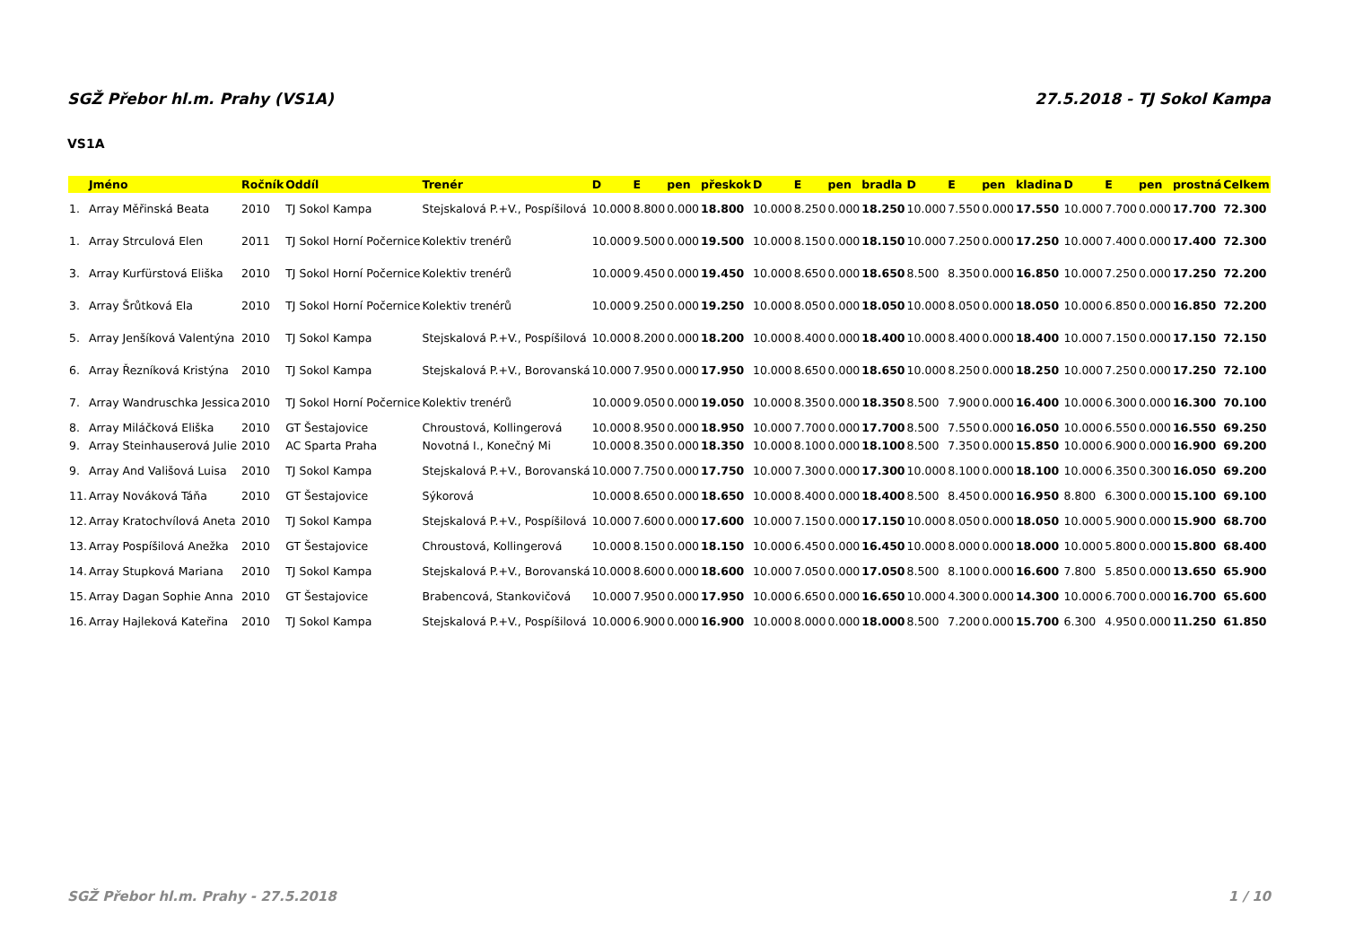SGŽ Přebor hl.m. Prahy (VS1A) 27.5.2018 - TJ Sokol Kampa
VS1A
| | Jméno | Ročník | Oddíl | Trenér | D | E | pen | přeskok | D | E | pen | bradla | D | E | pen | kladina | D | E | pen | prostná | Celkem |
| --- | --- | --- | --- | --- | --- | --- | --- | --- | --- | --- | --- | --- | --- | --- | --- | --- | --- | --- | --- | --- | --- |
| 1. | Array Měřinská Beata | 2010 | TJ Sokol Kampa | Stejskalová P.+V., Pospíšilová | 10.000 | 8.800 | 0.000 | 18.800 | 10.000 | 8.250 | 0.000 | 18.250 | 10.000 | 7.550 | 0.000 | 17.550 | 10.000 | 7.700 | 0.000 | 17.700 | 72.300 |
| 1. | Array Strculová Elen | 2011 | TJ Sokol Horní Počernice | Kolektiv trenérů | 10.000 | 9.500 | 0.000 | 19.500 | 10.000 | 8.150 | 0.000 | 18.150 | 10.000 | 7.250 | 0.000 | 17.250 | 10.000 | 7.400 | 0.000 | 17.400 | 72.300 |
| 3. | Array Kurfürstová Eliška | 2010 | TJ Sokol Horní Počernice | Kolektiv trenérů | 10.000 | 9.450 | 0.000 | 19.450 | 10.000 | 8.650 | 0.000 | 18.650 | 8.500 | 8.350 | 0.000 | 16.850 | 10.000 | 7.250 | 0.000 | 17.250 | 72.200 |
| 3. | Array Šrůtková Ela | 2010 | TJ Sokol Horní Počernice | Kolektiv trenérů | 10.000 | 9.250 | 0.000 | 19.250 | 10.000 | 8.050 | 0.000 | 18.050 | 10.000 | 8.050 | 0.000 | 18.050 | 10.000 | 6.850 | 0.000 | 16.850 | 72.200 |
| 5. | Array Jenšíková Valentýna | 2010 | TJ Sokol Kampa | Stejskalová P.+V., Pospíšilová | 10.000 | 8.200 | 0.000 | 18.200 | 10.000 | 8.400 | 0.000 | 18.400 | 10.000 | 8.400 | 0.000 | 18.400 | 10.000 | 7.150 | 0.000 | 17.150 | 72.150 |
| 6. | Array Řezníková Kristýna | 2010 | TJ Sokol Kampa | Stejskalová P.+V., Borovanská | 10.000 | 7.950 | 0.000 | 17.950 | 10.000 | 8.650 | 0.000 | 18.650 | 10.000 | 8.250 | 0.000 | 18.250 | 10.000 | 7.250 | 0.000 | 17.250 | 72.100 |
| 7. | Array Wandruschka Jessica | 2010 | TJ Sokol Horní Počernice | Kolektiv trenérů | 10.000 | 9.050 | 0.000 | 19.050 | 10.000 | 8.350 | 0.000 | 18.350 | 8.500 | 7.900 | 0.000 | 16.400 | 10.000 | 6.300 | 0.000 | 16.300 | 70.100 |
| 8. | Array Miláčková Eliška | 2010 | GT Šestajovice | Chroustová, Kollingerová | 10.000 | 8.950 | 0.000 | 18.950 | 10.000 | 7.700 | 0.000 | 17.700 | 8.500 | 7.550 | 0.000 | 16.050 | 10.000 | 6.550 | 0.000 | 16.550 | 69.250 |
| 9. | Array Steinhauserová Julie | 2010 | AC Sparta Praha | Novotná I., Konečný Mi | 10.000 | 8.350 | 0.000 | 18.350 | 10.000 | 8.100 | 0.000 | 18.100 | 8.500 | 7.350 | 0.000 | 15.850 | 10.000 | 6.900 | 0.000 | 16.900 | 69.200 |
| 9. | Array And Vališová Luisa | 2010 | TJ Sokol Kampa | Stejskalová P.+V., Borovanská | 10.000 | 7.750 | 0.000 | 17.750 | 10.000 | 7.300 | 0.000 | 17.300 | 10.000 | 8.100 | 0.000 | 18.100 | 10.000 | 6.350 | 0.300 | 16.050 | 69.200 |
| 11. | Array Nováková Táňa | 2010 | GT Šestajovice | Sýkorová | 10.000 | 8.650 | 0.000 | 18.650 | 10.000 | 8.400 | 0.000 | 18.400 | 8.500 | 8.450 | 0.000 | 16.950 | 8.800 | 6.300 | 0.000 | 15.100 | 69.100 |
| 12. | Array Kratochvílová Aneta | 2010 | TJ Sokol Kampa | Stejskalová P.+V., Pospíšilová | 10.000 | 7.600 | 0.000 | 17.600 | 10.000 | 7.150 | 0.000 | 17.150 | 10.000 | 8.050 | 0.000 | 18.050 | 10.000 | 5.900 | 0.000 | 15.900 | 68.700 |
| 13. | Array Pospíšilová Anežka | 2010 | GT Šestajovice | Chroustová, Kollingerová | 10.000 | 8.150 | 0.000 | 18.150 | 10.000 | 6.450 | 0.000 | 16.450 | 10.000 | 8.000 | 0.000 | 18.000 | 10.000 | 5.800 | 0.000 | 15.800 | 68.400 |
| 14. | Array Stupková Mariana | 2010 | TJ Sokol Kampa | Stejskalová P.+V., Borovanská | 10.000 | 8.600 | 0.000 | 18.600 | 10.000 | 7.050 | 0.000 | 17.050 | 8.500 | 8.100 | 0.000 | 16.600 | 7.800 | 5.850 | 0.000 | 13.650 | 65.900 |
| 15. | Array Dagan Sophie Anna | 2010 | GT Šestajovice | Brabencová, Stankovičová | 10.000 | 7.950 | 0.000 | 17.950 | 10.000 | 6.650 | 0.000 | 16.650 | 10.000 | 4.300 | 0.000 | 14.300 | 10.000 | 6.700 | 0.000 | 16.700 | 65.600 |
| 16. | Array Hajleková Kateřina | 2010 | TJ Sokol Kampa | Stejskalová P.+V., Pospíšilová | 10.000 | 6.900 | 0.000 | 16.900 | 10.000 | 8.000 | 0.000 | 18.000 | 8.500 | 7.200 | 0.000 | 15.700 | 6.300 | 4.950 | 0.000 | 11.250 | 61.850 |
SGŽ Přebor hl.m. Prahy - 27.5.2018 1 / 10